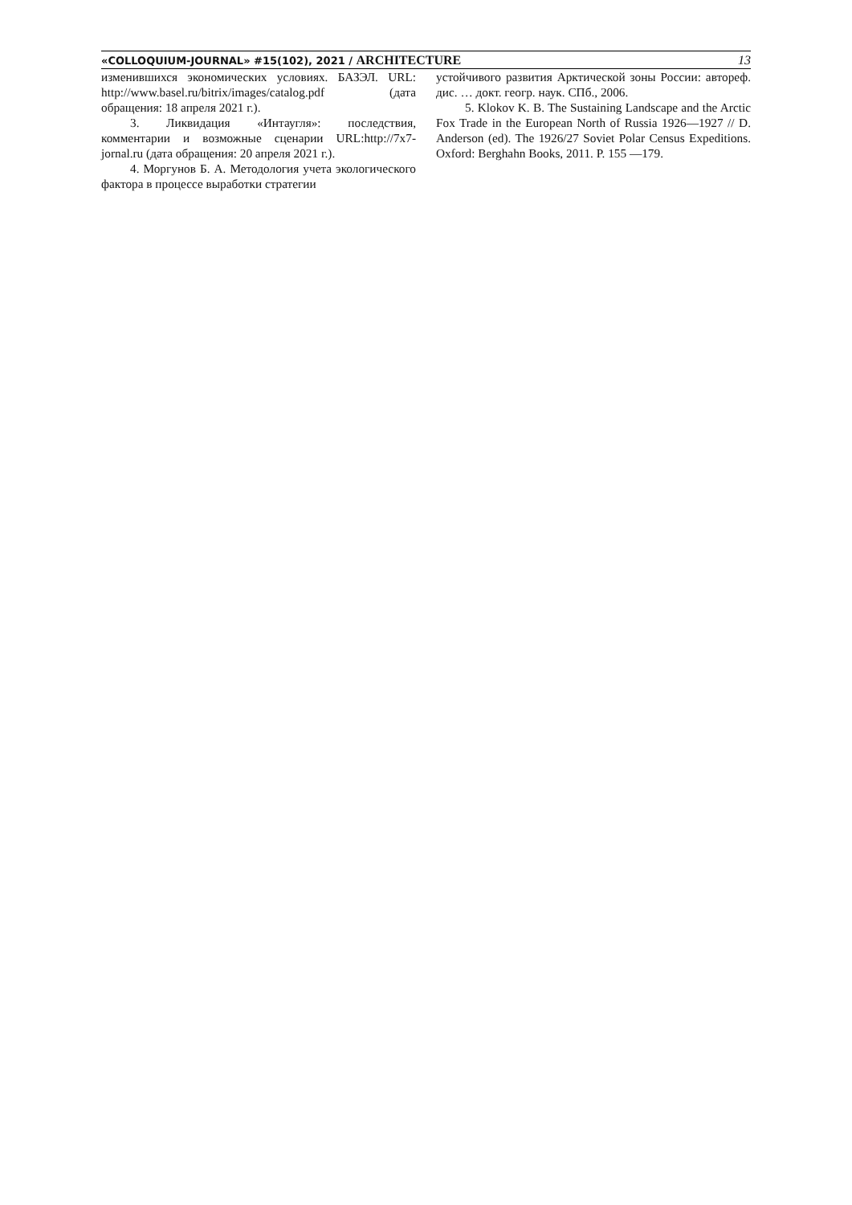«COLLOQUIUM-JOURNAL» #15(102), 2021 / ARCHITECTURE 13
изменившихся экономических условиях. БАЗЭЛ. URL: http://www.basel.ru/bitrix/images/catalog.pdf (дата обращения: 18 апреля 2021 г.).
3. Ликвидация «Интаугля»: последствия, комментарии и возможные сценарии URL:http://7x7-jornal.ru (дата обращения: 20 апреля 2021 г.).
4. Моргунов Б. А. Методология учета экологического фактора в процессе выработки стратегии
устойчивого развития Арктической зоны России: автореф. дис. … докт. геогр. наук. СПб., 2006.
5. Klokov K. B. The Sustaining Landscape and the Arctic Fox Trade in the European North of Russia 1926—1927 // D. Anderson (ed). The 1926/27 Soviet Polar Census Expeditions. Oxford: Berghahn Books, 2011. P. 155 —179.